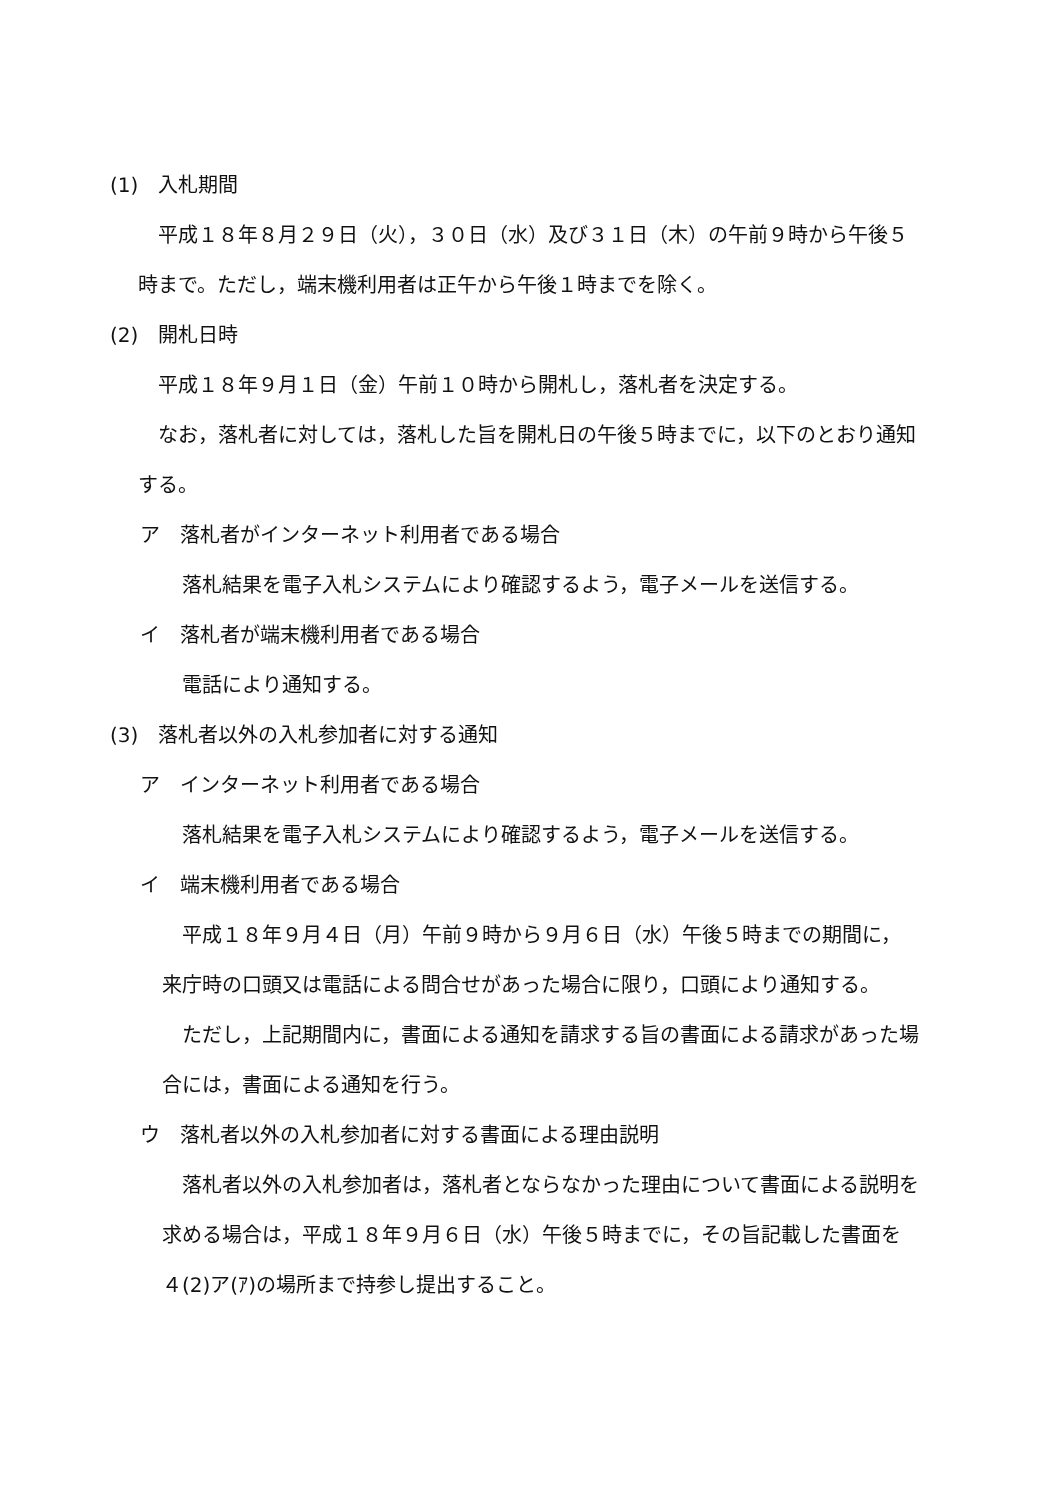(1)　入札期間
平成１８年８月２９日（火），３０日（水）及び３１日（木）の午前９時から午後５時まで。ただし，端末機利用者は正午から午後１時までを除く。
(2)　開札日時
平成１８年９月１日（金）午前１０時から開札し，落札者を決定する。
なお，落札者に対しては，落札した旨を開札日の午後５時までに，以下のとおり通知する。
ア　落札者がインターネット利用者である場合
落札結果を電子入札システムにより確認するよう，電子メールを送信する。
イ　落札者が端末機利用者である場合
電話により通知する。
(3)　落札者以外の入札参加者に対する通知
ア　インターネット利用者である場合
落札結果を電子入札システムにより確認するよう，電子メールを送信する。
イ　端末機利用者である場合
平成１８年９月４日（月）午前９時から９月６日（水）午後５時までの期間に，来庁時の口頭又は電話による問合せがあった場合に限り，口頭により通知する。
ただし，上記期間内に，書面による通知を請求する旨の書面による請求があった場合には，書面による通知を行う。
ウ　落札者以外の入札参加者に対する書面による理由説明
落札者以外の入札参加者は，落札者とならなかった理由について書面による説明を求める場合は，平成１８年９月６日（水）午後５時までに，その旨記載した書面を４(2)ア(ｱ)の場所まで持参し提出すること。